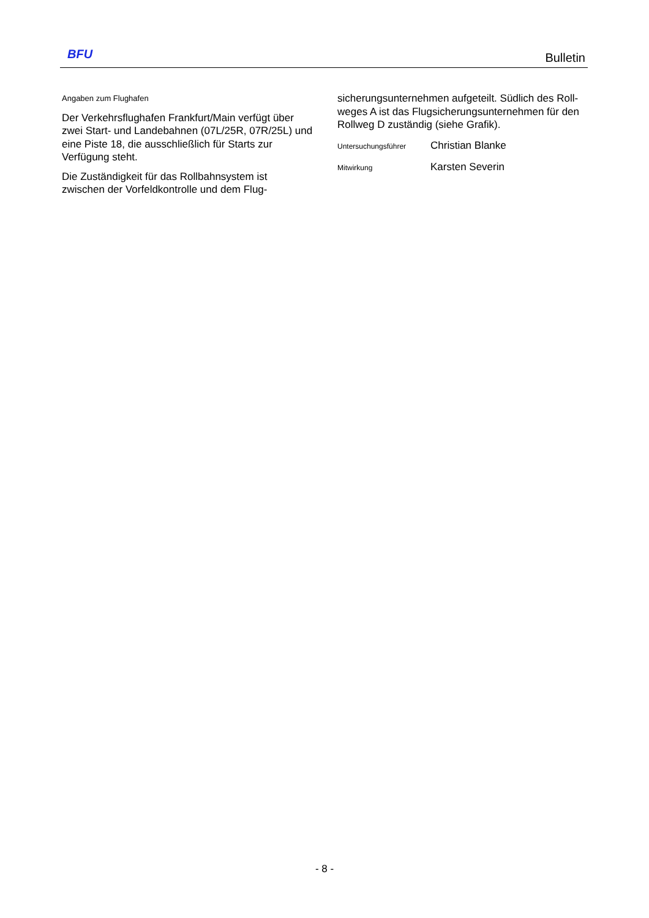BFU
Bulletin
Angaben zum Flughafen
Der Verkehrsflughafen Frankfurt/Main verfügt über zwei Start- und Landebahnen (07L/25R, 07R/25L) und eine Piste 18, die ausschließlich für Starts zur Verfügung steht.
Die Zuständigkeit für das Rollbahnsystem ist zwischen der Vorfeldkontrolle und dem Flug-
sicherungsunternehmen aufgeteilt. Südlich des Roll-weges A ist das Flugsicherungsunternehmen für den Rollweg D zuständig (siehe Grafik).
Untersuchungsführer Christian Blanke
Mitwirkung Karsten Severin
- 8 -